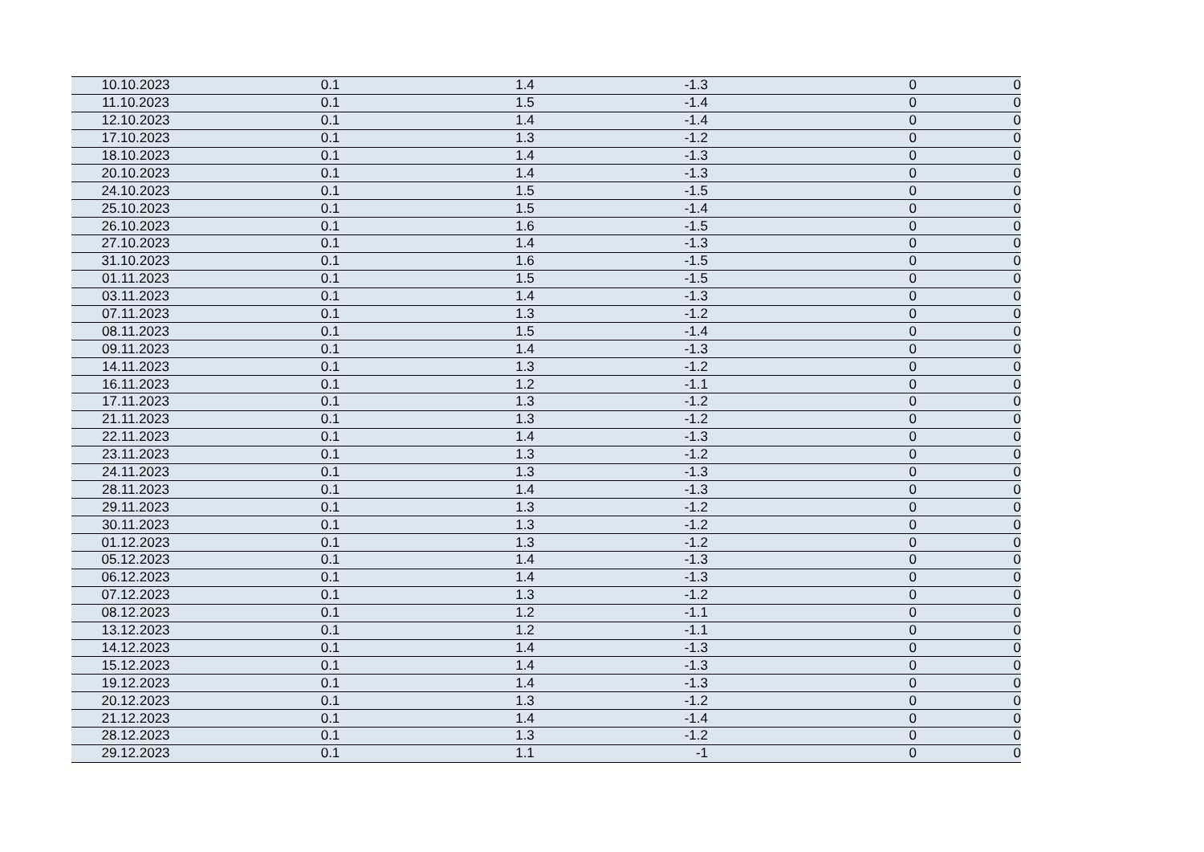| 10.10.2023 | 0.1 | 1.4 | -1.3 | 0 | 0 |
| 11.10.2023 | 0.1 | 1.5 | -1.4 | 0 | 0 |
| 12.10.2023 | 0.1 | 1.4 | -1.4 | 0 | 0 |
| 17.10.2023 | 0.1 | 1.3 | -1.2 | 0 | 0 |
| 18.10.2023 | 0.1 | 1.4 | -1.3 | 0 | 0 |
| 20.10.2023 | 0.1 | 1.4 | -1.3 | 0 | 0 |
| 24.10.2023 | 0.1 | 1.5 | -1.5 | 0 | 0 |
| 25.10.2023 | 0.1 | 1.5 | -1.4 | 0 | 0 |
| 26.10.2023 | 0.1 | 1.6 | -1.5 | 0 | 0 |
| 27.10.2023 | 0.1 | 1.4 | -1.3 | 0 | 0 |
| 31.10.2023 | 0.1 | 1.6 | -1.5 | 0 | 0 |
| 01.11.2023 | 0.1 | 1.5 | -1.5 | 0 | 0 |
| 03.11.2023 | 0.1 | 1.4 | -1.3 | 0 | 0 |
| 07.11.2023 | 0.1 | 1.3 | -1.2 | 0 | 0 |
| 08.11.2023 | 0.1 | 1.5 | -1.4 | 0 | 0 |
| 09.11.2023 | 0.1 | 1.4 | -1.3 | 0 | 0 |
| 14.11.2023 | 0.1 | 1.3 | -1.2 | 0 | 0 |
| 16.11.2023 | 0.1 | 1.2 | -1.1 | 0 | 0 |
| 17.11.2023 | 0.1 | 1.3 | -1.2 | 0 | 0 |
| 21.11.2023 | 0.1 | 1.3 | -1.2 | 0 | 0 |
| 22.11.2023 | 0.1 | 1.4 | -1.3 | 0 | 0 |
| 23.11.2023 | 0.1 | 1.3 | -1.2 | 0 | 0 |
| 24.11.2023 | 0.1 | 1.3 | -1.3 | 0 | 0 |
| 28.11.2023 | 0.1 | 1.4 | -1.3 | 0 | 0 |
| 29.11.2023 | 0.1 | 1.3 | -1.2 | 0 | 0 |
| 30.11.2023 | 0.1 | 1.3 | -1.2 | 0 | 0 |
| 01.12.2023 | 0.1 | 1.3 | -1.2 | 0 | 0 |
| 05.12.2023 | 0.1 | 1.4 | -1.3 | 0 | 0 |
| 06.12.2023 | 0.1 | 1.4 | -1.3 | 0 | 0 |
| 07.12.2023 | 0.1 | 1.3 | -1.2 | 0 | 0 |
| 08.12.2023 | 0.1 | 1.2 | -1.1 | 0 | 0 |
| 13.12.2023 | 0.1 | 1.2 | -1.1 | 0 | 0 |
| 14.12.2023 | 0.1 | 1.4 | -1.3 | 0 | 0 |
| 15.12.2023 | 0.1 | 1.4 | -1.3 | 0 | 0 |
| 19.12.2023 | 0.1 | 1.4 | -1.3 | 0 | 0 |
| 20.12.2023 | 0.1 | 1.3 | -1.2 | 0 | 0 |
| 21.12.2023 | 0.1 | 1.4 | -1.4 | 0 | 0 |
| 28.12.2023 | 0.1 | 1.3 | -1.2 | 0 | 0 |
| 29.12.2023 | 0.1 | 1.1 | -1 | 0 | 0 |